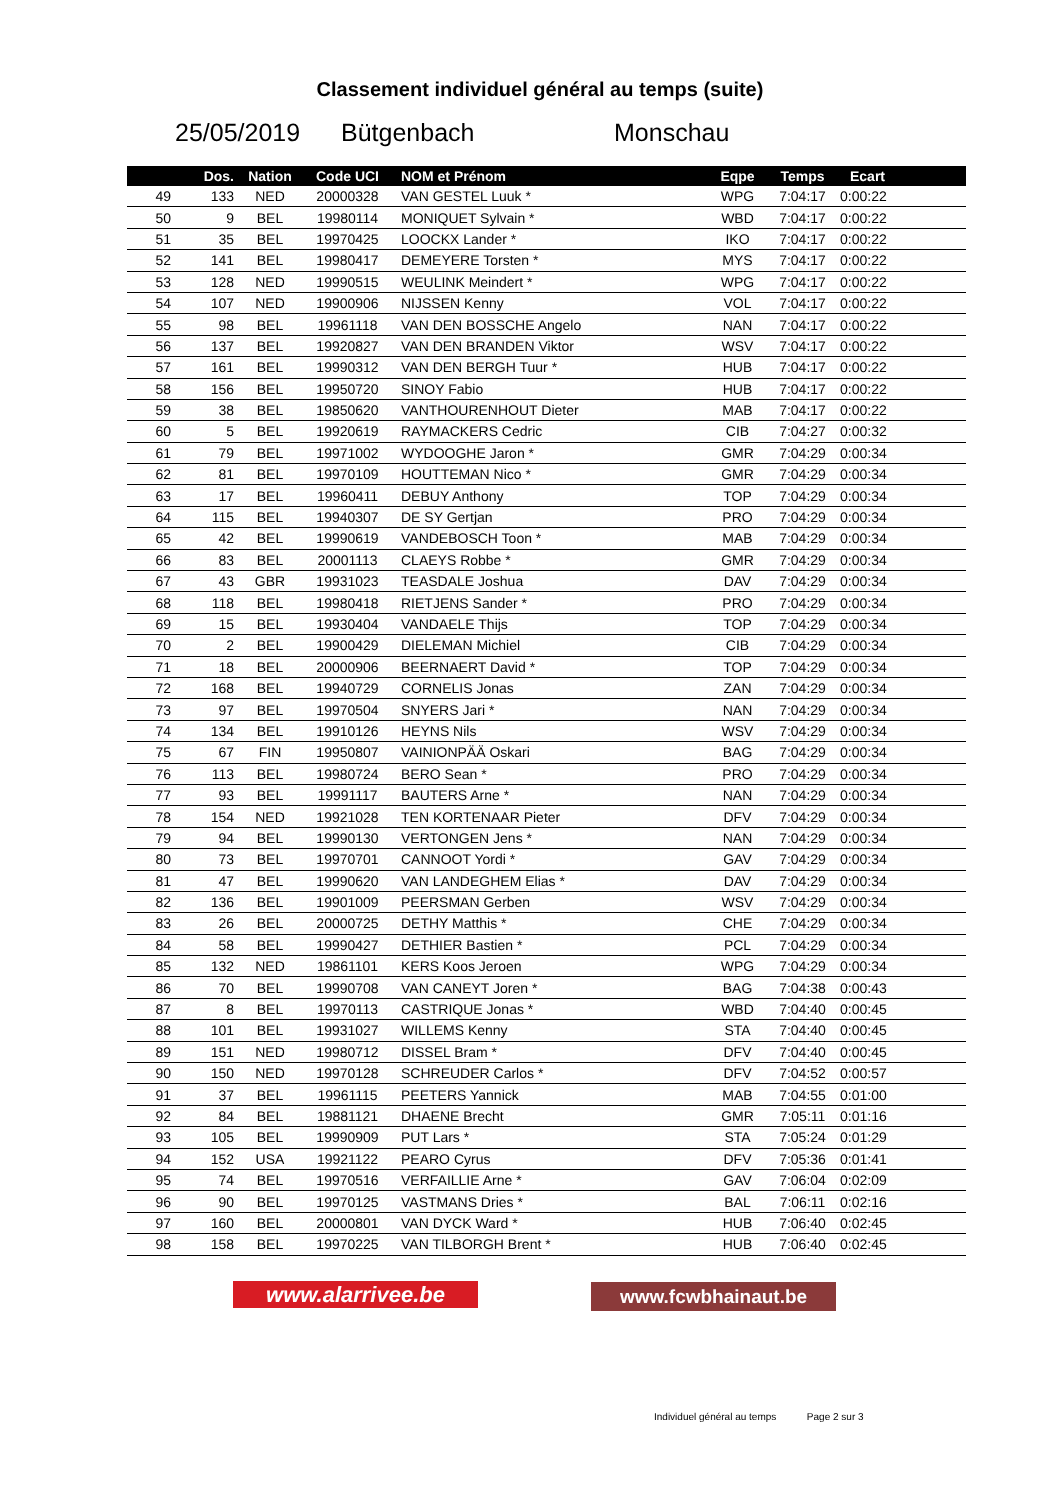Classement individuel général au temps (suite)
25/05/2019 Bütgenbach Monschau
| | Dos. | Nation | Code UCI | NOM et Prénom | Eqpe | Temps | Ecart |
| --- | --- | --- | --- | --- | --- | --- | --- |
| 49 | 133 | NED | 20000328 | VAN GESTEL Luuk * | WPG | 7:04:17 | 0:00:22 |
| 50 | 9 | BEL | 19980114 | MONIQUET Sylvain * | WBD | 7:04:17 | 0:00:22 |
| 51 | 35 | BEL | 19970425 | LOOCKX Lander * | IKO | 7:04:17 | 0:00:22 |
| 52 | 141 | BEL | 19980417 | DEMEYERE Torsten * | MYS | 7:04:17 | 0:00:22 |
| 53 | 128 | NED | 19990515 | WEULINK Meindert * | WPG | 7:04:17 | 0:00:22 |
| 54 | 107 | NED | 19900906 | NIJSSEN Kenny | VOL | 7:04:17 | 0:00:22 |
| 55 | 98 | BEL | 19961118 | VAN DEN BOSSCHE Angelo | NAN | 7:04:17 | 0:00:22 |
| 56 | 137 | BEL | 19920827 | VAN DEN BRANDEN Viktor | WSV | 7:04:17 | 0:00:22 |
| 57 | 161 | BEL | 19990312 | VAN DEN BERGH Tuur * | HUB | 7:04:17 | 0:00:22 |
| 58 | 156 | BEL | 19950720 | SINOY Fabio | HUB | 7:04:17 | 0:00:22 |
| 59 | 38 | BEL | 19850620 | VANTHOURENHOUT Dieter | MAB | 7:04:17 | 0:00:22 |
| 60 | 5 | BEL | 19920619 | RAYMACKERS Cedric | CIB | 7:04:27 | 0:00:32 |
| 61 | 79 | BEL | 19971002 | WYDOOGHE Jaron * | GMR | 7:04:29 | 0:00:34 |
| 62 | 81 | BEL | 19970109 | HOUTTEMAN Nico * | GMR | 7:04:29 | 0:00:34 |
| 63 | 17 | BEL | 19960411 | DEBUY Anthony | TOP | 7:04:29 | 0:00:34 |
| 64 | 115 | BEL | 19940307 | DE SY Gertjan | PRO | 7:04:29 | 0:00:34 |
| 65 | 42 | BEL | 19990619 | VANDEBOSCH Toon * | MAB | 7:04:29 | 0:00:34 |
| 66 | 83 | BEL | 20001113 | CLAEYS Robbe * | GMR | 7:04:29 | 0:00:34 |
| 67 | 43 | GBR | 19931023 | TEASDALE Joshua | DAV | 7:04:29 | 0:00:34 |
| 68 | 118 | BEL | 19980418 | RIETJENS Sander * | PRO | 7:04:29 | 0:00:34 |
| 69 | 15 | BEL | 19930404 | VANDAELE Thijs | TOP | 7:04:29 | 0:00:34 |
| 70 | 2 | BEL | 19900429 | DIELEMAN Michiel | CIB | 7:04:29 | 0:00:34 |
| 71 | 18 | BEL | 20000906 | BEERNAERT David * | TOP | 7:04:29 | 0:00:34 |
| 72 | 168 | BEL | 19940729 | CORNELIS Jonas | ZAN | 7:04:29 | 0:00:34 |
| 73 | 97 | BEL | 19970504 | SNYERS Jari * | NAN | 7:04:29 | 0:00:34 |
| 74 | 134 | BEL | 19910126 | HEYNS Nils | WSV | 7:04:29 | 0:00:34 |
| 75 | 67 | FIN | 19950807 | VAINIONPÄÄ Oskari | BAG | 7:04:29 | 0:00:34 |
| 76 | 113 | BEL | 19980724 | BERO Sean * | PRO | 7:04:29 | 0:00:34 |
| 77 | 93 | BEL | 19991117 | BAUTERS Arne * | NAN | 7:04:29 | 0:00:34 |
| 78 | 154 | NED | 19921028 | TEN KORTENAAR Pieter | DFV | 7:04:29 | 0:00:34 |
| 79 | 94 | BEL | 19990130 | VERTONGEN Jens * | NAN | 7:04:29 | 0:00:34 |
| 80 | 73 | BEL | 19970701 | CANNOOT Yordi * | GAV | 7:04:29 | 0:00:34 |
| 81 | 47 | BEL | 19990620 | VAN LANDEGHEM Elias * | DAV | 7:04:29 | 0:00:34 |
| 82 | 136 | BEL | 19901009 | PEERSMAN Gerben | WSV | 7:04:29 | 0:00:34 |
| 83 | 26 | BEL | 20000725 | DETHY Matthis * | CHE | 7:04:29 | 0:00:34 |
| 84 | 58 | BEL | 19990427 | DETHIER Bastien * | PCL | 7:04:29 | 0:00:34 |
| 85 | 132 | NED | 19861101 | KERS Koos Jeroen | WPG | 7:04:29 | 0:00:34 |
| 86 | 70 | BEL | 19990708 | VAN CANEYT Joren * | BAG | 7:04:38 | 0:00:43 |
| 87 | 8 | BEL | 19970113 | CASTRIQUE Jonas * | WBD | 7:04:40 | 0:00:45 |
| 88 | 101 | BEL | 19931027 | WILLEMS Kenny | STA | 7:04:40 | 0:00:45 |
| 89 | 151 | NED | 19980712 | DISSEL Bram * | DFV | 7:04:40 | 0:00:45 |
| 90 | 150 | NED | 19970128 | SCHREUDER Carlos * | DFV | 7:04:52 | 0:00:57 |
| 91 | 37 | BEL | 19961115 | PEETERS Yannick | MAB | 7:04:55 | 0:01:00 |
| 92 | 84 | BEL | 19881121 | DHAENE Brecht | GMR | 7:05:11 | 0:01:16 |
| 93 | 105 | BEL | 19990909 | PUT Lars * | STA | 7:05:24 | 0:01:29 |
| 94 | 152 | USA | 19921122 | PEARO Cyrus | DFV | 7:05:36 | 0:01:41 |
| 95 | 74 | BEL | 19970516 | VERFAILLIE Arne * | GAV | 7:06:04 | 0:02:09 |
| 96 | 90 | BEL | 19970125 | VASTMANS Dries * | BAL | 7:06:11 | 0:02:16 |
| 97 | 160 | BEL | 20000801 | VAN DYCK Ward * | HUB | 7:06:40 | 0:02:45 |
| 98 | 158 | BEL | 19970225 | VAN TILBORGH Brent * | HUB | 7:06:40 | 0:02:45 |
www.alarrivee.be www.fcwbhainaut.be
Individuel général au temps Page 2 sur 3